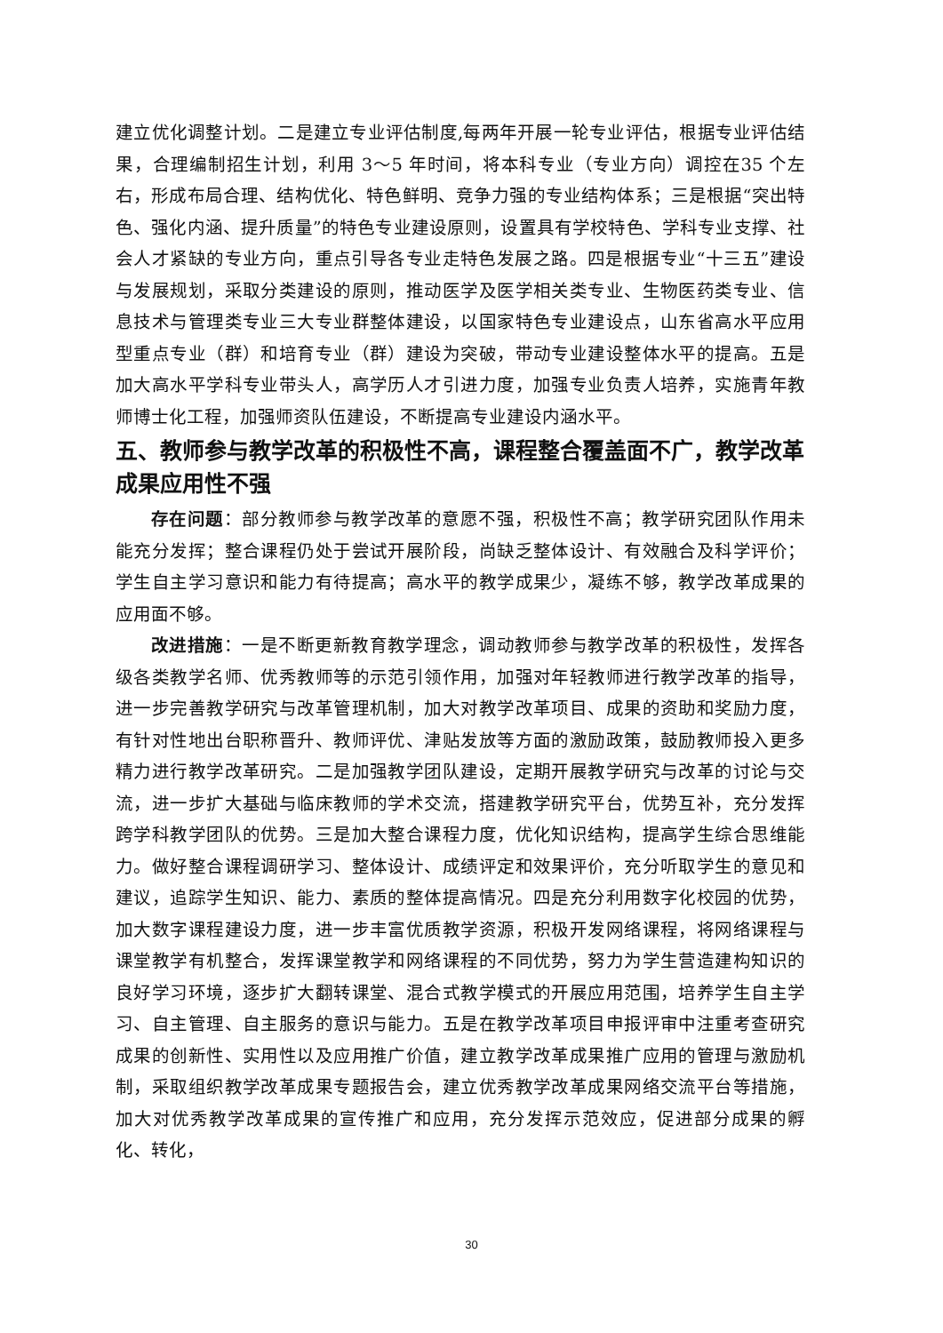建立优化调整计划。二是建立专业评估制度,每两年开展一轮专业评估，根据专业评估结果，合理编制招生计划，利用 3～5 年时间，将本科专业（专业方向）调控在35 个左右，形成布局合理、结构优化、特色鲜明、竞争力强的专业结构体系；三是根据“突出特色、强化内涵、提升质量”的特色专业建设原则，设置具有学校特色、学科专业支撑、社会人才紧缺的专业方向，重点引导各专业走特色发展之路。四是根据专业“十三五”建设与发展规划，采取分类建设的原则，推动医学及医学相关类专业、生物医药类专业、信息技术与管理类专业三大专业群整体建设，以国家特色专业建设点，山东省高水平应用型重点专业（群）和培育专业（群）建设为突破，带动专业建设整体水平的提高。五是加大高水平学科专业带头人，高学历人才引进力度，加强专业负责人培养，实施青年教师博士化工程，加强师资队伍建设，不断提高专业建设内涵水平。
五、教师参与教学改革的积极性不高，课程整合覆盖面不广，教学改革成果应用性不强
存在问题：部分教师参与教学改革的意愿不强，积极性不高；教学研究团队作用未能充分发挥；整合课程仍处于尝试开展阶段，尚缺乏整体设计、有效融合及科学评价；学生自主学习意识和能力有待提高；高水平的教学成果少，凝练不够，教学改革成果的应用面不够。
改进措施：一是不断更新教育教学理念，调动教师参与教学改革的积极性，发挥各级各类教学名师、优秀教师等的示范引领作用，加强对年轻教师进行教学改革的指导，进一步完善教学研究与改革管理机制，加大对教学改革项目、成果的资助和奖励力度，有针对性地出台职称晋升、教师评优、津贴发放等方面的激励政策，鼓励教师投入更多精力进行教学改革研究。二是加强教学团队建设，定期开展教学研究与改革的讨论与交流，进一步扩大基础与临床教师的学术交流，搭建教学研究平台，优势互补，充分发挥跨学科教学团队的优势。三是加大整合课程力度，优化知识结构，提高学生综合思维能力。做好整合课程调研学习、整体设计、成绩评定和效果评价，充分听取学生的意见和建议，追踪学生知识、能力、素质的整体提高情况。四是充分利用数字化校园的优势，加大数字课程建设力度，进一步丰富优质教学资源，积极开发网络课程，将网络课程与课堂教学有机整合，发挥课堂教学和网络课程的不同优势，努力为学生营造建构知识的良好学习环境，逐步扩大翻转课堂、混合式教学模式的开展应用范围，培养学生自主学习、自主管理、自主服务的意识与能力。五是在教学改革项目申报评审中注重考查研究成果的创新性、实用性以及应用推广价值，建立教学改革成果推广应用的管理与激励机制，采取组织教学改革成果专题报告会，建立优秀教学改革成果网络交流平台等措施，加大对优秀教学改革成果的宣传推广和应用，充分发挥示范效应，促进部分成果的孵化、转化，
30